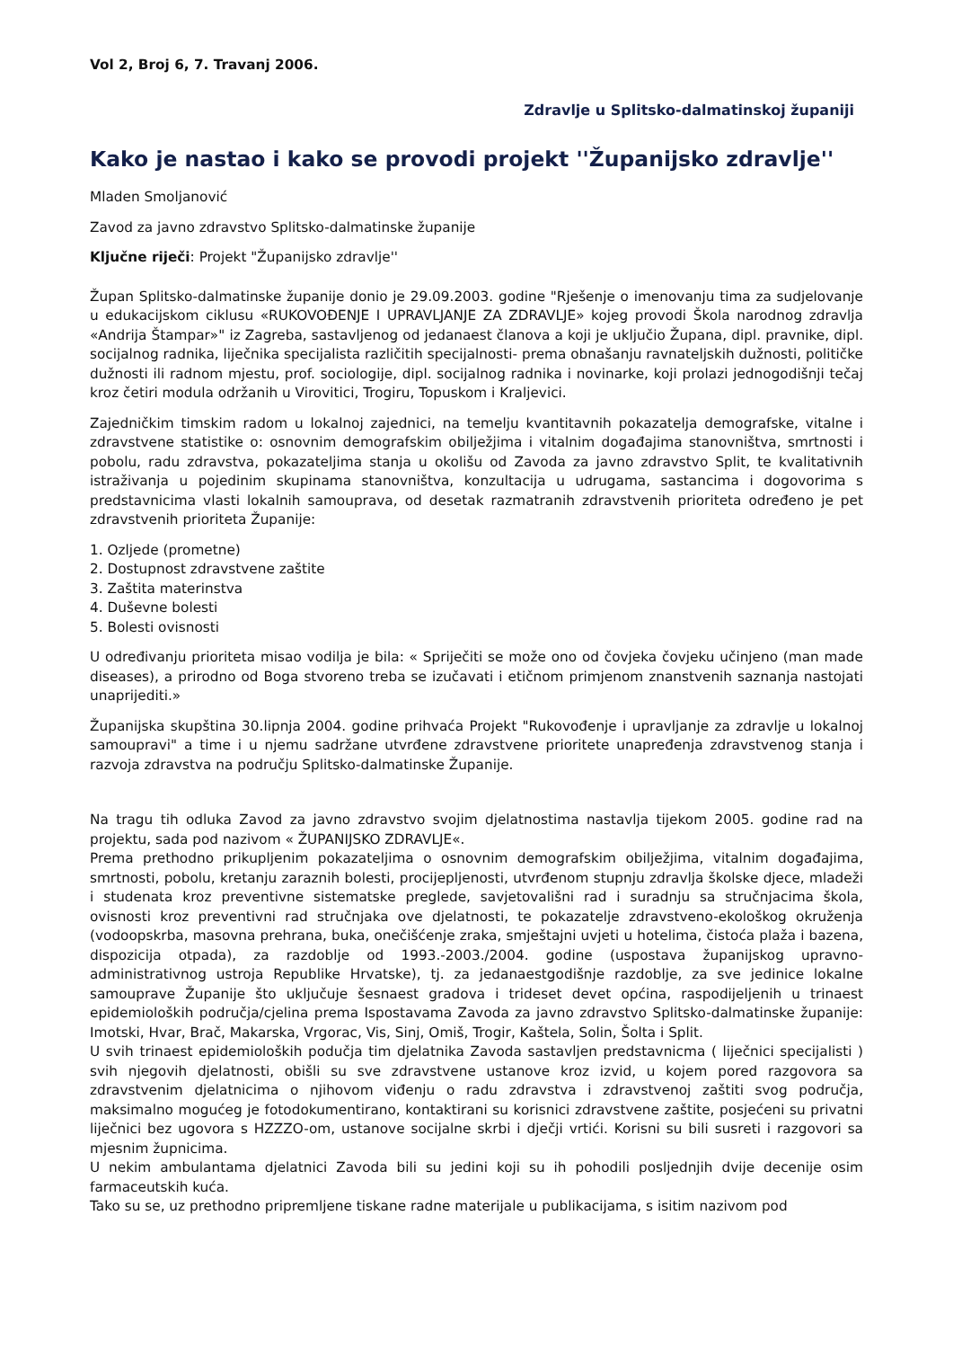Vol 2, Broj 6, 7. Travanj 2006.
Zdravlje u Splitsko-dalmatinskoj županiji
Kako je nastao i kako se provodi projekt ''Županijsko zdravlje''
Mladen Smoljanović
Zavod za javno zdravstvo Splitsko-dalmatinske županije
Ključne riječi: Projekt "Županijsko zdravlje''
Župan Splitsko-dalmatinske županije donio je 29.09.2003. godine "Rješenje o imenovanju tima za sudjelovanje u edukacijskom ciklusu «RUKOVOĐENJE I UPRAVLJANJE ZA ZDRAVLJE» kojeg provodi Škola narodnog zdravlja «Andrija Štampar»" iz Zagreba, sastavljenog od jedanaest članova a koji je uključio Župana, dipl. pravnike, dipl. socijalnog radnika, liječnika specijalista različitih specijalnosti- prema obnašanju ravnateljskih dužnosti, političke dužnosti ili radnom mjestu, prof. sociologije, dipl. socijalnog radnika i novinarke, koji prolazi jednogodišnji tečaj kroz četiri modula održanih u Virovitici, Trogiru, Topuskom i Kraljevici.
Zajedničkim timskim radom u lokalnoj zajednici, na temelju kvantitavnih pokazatelja demografske, vitalne i zdravstvene statistike o: osnovnim demografskim obilježjima i vitalnim događajima stanovništva, smrtnosti i pobolu, radu zdravstva, pokazateljima stanja u okolišu od Zavoda za javno zdravstvo Split, te kvalitativnih istraživanja u pojedinim skupinama stanovništva, konzultacija u udrugama, sastancima i dogovorima s predstavnicima vlasti lokalnih samouprava, od desetak razmatranih zdravstvenih prioriteta određeno je pet zdravstvenih prioriteta Županije:
1. Ozljede (prometne)
2. Dostupnost zdravstvene zaštite
3. Zaštita materinstva
4. Duševne bolesti
5. Bolesti ovisnosti
U određivanju prioriteta misao vodilja je bila: « Spriječiti se može ono od čovjeka čovjeku učinjeno (man made diseases), a prirodno od Boga stvoreno treba se izučavati i etičnom primjenom znanstvenih saznanja nastojati unaprijediti.»
Županijska skupština 30.lipnja 2004. godine prihvaća Projekt "Rukovođenje i upravljanje za zdravlje u lokalnoj samoupravi" a time i u njemu sadržane utvrđene zdravstvene prioritete unapređenja zdravstvenog stanja i razvoja zdravstva na području Splitsko-dalmatinske Županije.
Na tragu tih odluka Zavod za javno zdravstvo svojim djelatnostima nastavlja tijekom 2005. godine rad na projektu, sada pod nazivom « ŽUPANIJSKO ZDRAVLJE«.
Prema prethodno prikupljenim pokazateljima o osnovnim demografskim obilježjima, vitalnim događajima, smrtnosti, pobolu, kretanju zaraznih bolesti, procijepljenosti, utvrđenom stupnju zdravlja školske djece, mladeži i studenata kroz preventivne sistematske preglede, savjetovališni rad i suradnju sa stručnjacima škola, ovisnosti kroz preventivni rad stručnjaka ove djelatnosti, te pokazatelje zdravstveno-ekološkog okruženja (vodoopskrba, masovna prehrana, buka, onečišćenje zraka, smještajni uvjeti u hotelima, čistoća plaža i bazena, dispozicija otpada), za razdoblje od 1993.-2003./2004. godine (uspostava županijskog upravno-administrativnog ustroja Republike Hrvatske), tj. za jedanaestgodišnje razdoblje, za sve jedinice lokalne samouprave Županije što uključuje šesnaest gradova i trideset devet općina, raspodijeljenih u trinaest epidemioloških područja/cjelina prema Ispostavama Zavoda za javno zdravstvo Splitsko-dalmatinske županije: Imotski, Hvar, Brač, Makarska, Vrgorac, Vis, Sinj, Omiš, Trogir, Kaštela, Solin, Šolta i Split.
U svih trinaest epidemioloških podučja tim djelatnika Zavoda sastavljen predstavnicma ( liječnici specijalisti ) svih njegovih djelatnosti, obišli su sve zdravstvene ustanove kroz izvid, u kojem pored razgovora sa zdravstvenim djelatnicima o njihovom viđenju o radu zdravstva i zdravstvenoj zaštiti svog područja, maksimalno mogućeg je fotodokumentirano, kontaktirani su korisnici zdravstvene zaštite, posjećeni su privatni liječnici bez ugovora s HZZZO-om, ustanove socijalne skrbi i dječji vrtići. Korisni su bili susreti i razgovori sa mjesnim župnicima.
U nekim ambulantama djelatnici Zavoda bili su jedini koji su ih pohodili posljednjih dvije decenije osim farmaceutskih kuća.
Tako su se, uz prethodno pripremljene tiskane radne materijale u publikacijama, s isitim nazivom pod